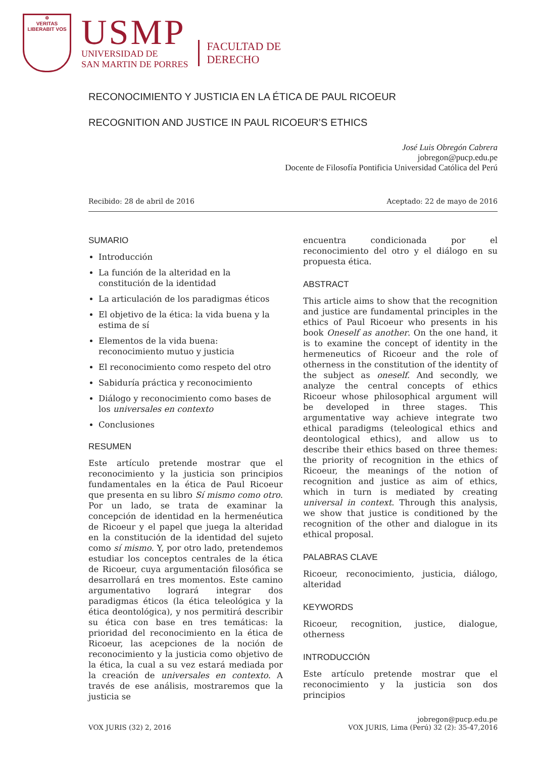✡
VERITAS
LIBERABIT VOS
USMP
UNIVERSIDAD DE
SAN MARTIN DE PORRES
FACULTAD DE
DERECHO
RECONOCIMIENTO Y JUSTICIA EN LA ÉTICA DE PAUL RICOEUR
RECOGNITION AND JUSTICE IN PAUL RICOEUR’S ETHICS
José Luis Obregón Cabrera
jobregon@pucp.edu.pe
Docente de Filosofía Pontificia Universidad Católica del Perú
Recibido: 28 de abril de 2016 Aceptado: 22 de mayo de 2016
SUMARIO
Introducción
La función de la alteridad en la constitución de la identidad
La articulación de los paradigmas éticos
El objetivo de la ética: la vida buena y la estima de sí
Elementos de la vida buena: reconocimiento mutuo y justicia
El reconocimiento como respeto del otro
Sabiduría práctica y reconocimiento
Diálogo y reconocimiento como bases de los universales en contexto
Conclusiones
RESUMEN
Este artículo pretende mostrar que el reconocimiento y la justicia son principios fundamentales en la ética de Paul Ricoeur que presenta en su libro Sí mismo como otro. Por un lado, se trata de examinar la concepción de identidad en la hermenéutica de Ricoeur y el papel que juega la alteridad en la constitución de la identidad del sujeto como sí mismo. Y, por otro lado, pretendemos estudiar los conceptos centrales de la ética de Ricoeur, cuya argumentación filosófica se desarrollará en tres momentos. Este camino argumentativo logrará integrar dos paradigmas éticos (la ética teleológica y la ética deontológica), y nos permitirá describir su ética con base en tres temáticas: la prioridad del reconocimiento en la ética de Ricoeur, las acepciones de la noción de reconocimiento y la justicia como objetivo de la ética, la cual a su vez estará mediada por la creación de universales en contexto. A través de ese análisis, mostraremos que la justicia se
encuentra condicionada por el reconocimiento del otro y el diálogo en su propuesta ética.
ABSTRACT
This article aims to show that the recognition and justice are fundamental principles in the ethics of Paul Ricoeur who presents in his book Oneself as another. On the one hand, it is to examine the concept of identity in the hermeneutics of Ricoeur and the role of otherness in the constitution of the identity of the subject as oneself. And secondly, we analyze the central concepts of ethics Ricoeur whose philosophical argument will be developed in three stages. This argumentative way achieve integrate two ethical paradigms (teleological ethics and deontological ethics), and allow us to describe their ethics based on three themes: the priority of recognition in the ethics of Ricoeur, the meanings of the notion of recognition and justice as aim of ethics, which in turn is mediated by creating universal in context. Through this analysis, we show that justice is conditioned by the recognition of the other and dialogue in its ethical proposal.
PALABRAS CLAVE
Ricoeur, reconocimiento, justicia, diálogo, alteridad
KEYWORDS
Ricoeur, recognition, justice, dialogue, otherness
INTRODUCCIÓN
Este artículo pretende mostrar que el reconocimiento y la justicia son dos principios
VOX JURIS (32) 2, 2016 jobregon@pucp.edu.pe
VOX JURIS, Lima (Perú) 32 (2): 35-47,2016